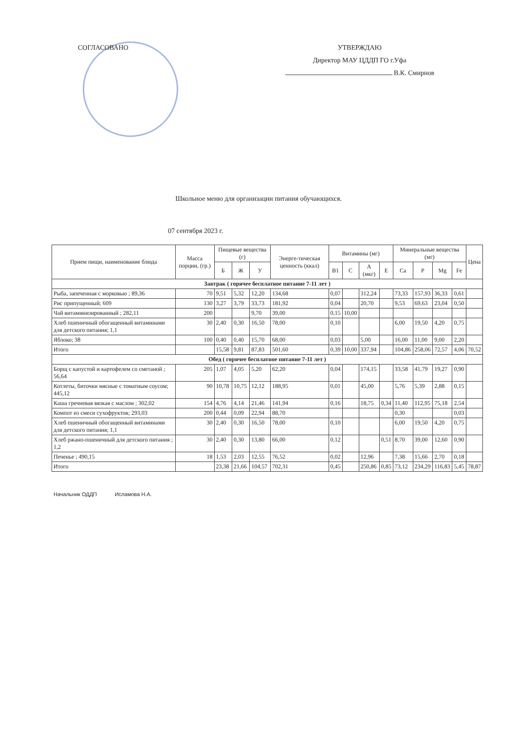СОГЛАСОВАНО
УТВЕРЖДАЮ
Директор МАУ ЦДДП ГО г.Уфа
В.К. Смирнов
Школьное меню для организации питания обучающихся.
07 сентября 2023 г.
| Прием пищи, наименование блюда | Масса порции, (гр.) | Пищевые вещества (г) | | | Энерге-тическая ценность (ккал) | Витамины (мг) | | | | Минеральные вещества (мг) | | | | Цена |
| --- | --- | --- | --- | --- | --- | --- | --- | --- | --- | --- | --- | --- | --- | --- |
| | | Б | Ж | У | | B1 | C | A (мкг) | E | Ca | P | Mg | Fe | |
| Завтрак ( горячее бесплатное питание 7-11 лет ) | | | | | | | | | | | | | | |
| Рыба, запеченная с морковью ; 89,36 | 70 | 9,51 | 5,32 | 12,20 | 134,68 | 0,07 | | 312,24 | | 73,33 | 157,93 | 36,33 | 0,61 | |
| Рис припущенный; 609 | 130 | 3,27 | 3,79 | 33,73 | 181,92 | 0,04 | | 20,70 | | 9,53 | 69,63 | 23,04 | 0,50 | |
| Чай витаминизированный ; 282,11 | 200 | | | 9,70 | 39,00 | 0,15 | 10,00 | | | | | | | |
| Хлеб пшеничный обогащенный витаминами для детского питания; 1,1 | 30 | 2,40 | 0,30 | 16,50 | 78,00 | 0,10 | | | | 6,00 | 19,50 | 4,20 | 0,75 | |
| Яблоко; 38 | 100 | 0,40 | 0,40 | 15,70 | 68,00 | 0,03 | | 5,00 | | 16,00 | 11,00 | 9,00 | 2,20 | |
| Итого | | 15,58 | 9,81 | 87,83 | 501,60 | 0,39 | 10,00 | 337,94 | | 104,86 | 258,06 | 72,57 | 4,06 | 70,52 |
| Обед ( горячее бесплатное питание 7-11 лет ) | | | | | | | | | | | | | | |
| Борщ с капустой и картофелем со сметаной ; 56,64 | 205 | 1,07 | 4,05 | 5,20 | 62,20 | 0,04 | | 174,15 | | 33,58 | 41,79 | 19,27 | 0,90 | |
| Котлеты, биточки мясные с томатным соусом; 445,12 | 90 | 10,78 | 10,75 | 12,12 | 188,95 | 0,01 | | 45,00 | | 5,76 | 5,39 | 2,88 | 0,15 | |
| Каша гречневая вязкая с маслом ; 302,02 | 154 | 4,76 | 4,14 | 21,46 | 141,94 | 0,16 | | 18,75 | 0,34 | 11,40 | 112,95 | 75,18 | 2,54 | |
| Компот из смеси сухофруктов; 293,03 | 200 | 0,44 | 0,09 | 22,94 | 88,70 | | | | | 0,30 | | | 0,03 | |
| Хлеб пшеничный обогащенный витаминами для детского питания; 1,1 | 30 | 2,40 | 0,30 | 16,50 | 78,00 | 0,10 | | | | 6,00 | 19,50 | 4,20 | 0,75 | |
| Хлеб ржано-пшеничный для детского питания ; 1,2 | 30 | 2,40 | 0,30 | 13,80 | 66,00 | 0,12 | | | 0,51 | 8,70 | 39,00 | 12,60 | 0,90 | |
| Печенье ; 490,15 | 18 | 1,53 | 2,03 | 12,55 | 76,52 | 0,02 | | 12,96 | | 7,38 | 15,66 | 2,70 | 0,18 | |
| Итого | | 23,38 | 21,66 | 104,57 | 702,31 | 0,45 | | 250,86 | 0,85 | 73,12 | 234,29 | 116,83 | 5,45 | 78,87 |
Начальник ОДДП Исламова Н.А.